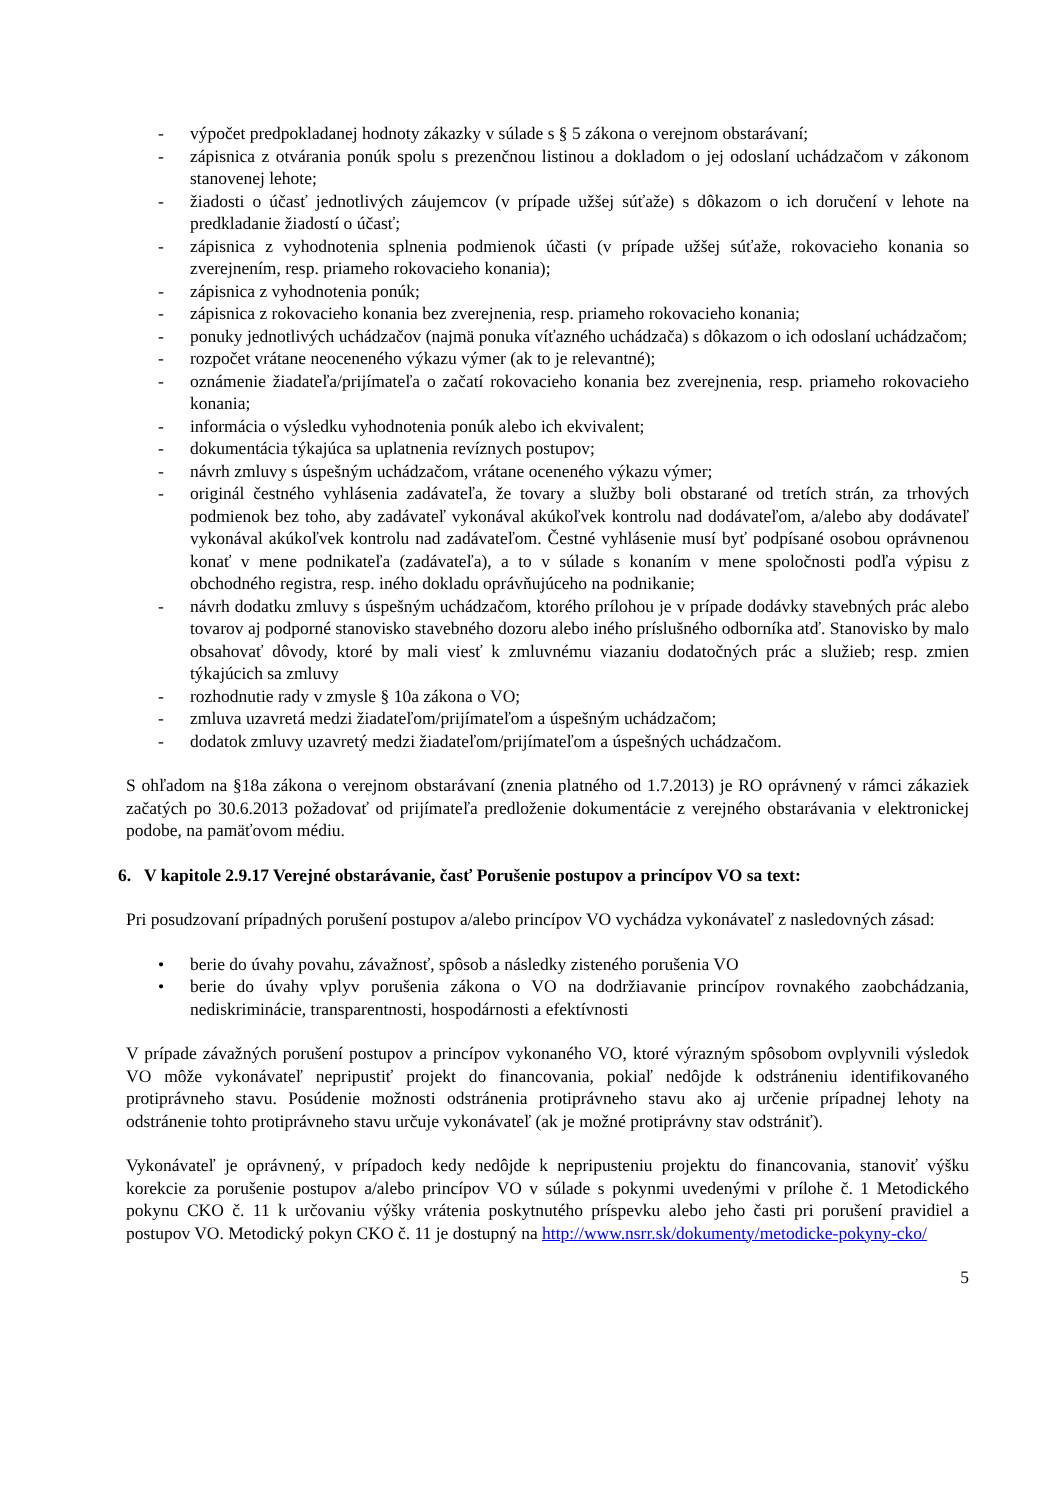- výpočet predpokladanej hodnoty zákazky v súlade s § 5 zákona o verejnom obstarávaní;
- zápisnica z otvárania ponúk spolu s prezenčnou listinou a dokladom o jej odoslaní uchádzačom v zákonom stanovenej lehote;
- žiadosti o účasť jednotlivých záujemcov (v prípade užšej súťaže) s dôkazom o ich doručení v lehote na predkladanie žiadostí o účasť;
- zápisnica z vyhodnotenia splnenia podmienok účasti (v prípade užšej súťaže, rokovacieho konania so zverejnením, resp. priameho rokovacieho konania);
- zápisnica z vyhodnotenia ponúk;
- zápisnica z rokovacieho konania bez zverejnenia, resp. priameho rokovacieho konania;
- ponuky jednotlivých uchádzačov (najmä ponuka víťazného uchádzača) s dôkazom o ich odoslaní uchádzačom;
- rozpočet vrátane neoceneného výkazu výmer (ak to je relevantné);
- oznámenie žiadateľa/prijímateľa o začatí rokovacieho konania bez zverejnenia, resp. priameho rokovacieho konania;
- informácia o výsledku vyhodnotenia ponúk alebo ich ekvivalent;
- dokumentácia týkajúca sa uplatnenia revíznych postupov;
- návrh zmluvy s úspešným uchádzačom, vrátane oceneného výkazu výmer;
- originál čestného vyhlásenia zadávateľa, že tovary a služby boli obstarané od tretích strán, za trhových podmienok bez toho, aby zadávateľ vykonával akúkoľvek kontrolu nad dodávateľom, a/alebo aby dodávateľ vykonával akúkoľvek kontrolu nad zadávateľom. Čestné vyhlásenie musí byť podpísané osobou oprávnenou konať v mene podnikateľa (zadávateľa), a to v súlade s konaním v mene spoločnosti podľa výpisu z obchodného registra, resp. iného dokladu oprávňujúceho na podnikanie;
- návrh dodatku zmluvy s úspešným uchádzačom, ktorého prílohou je v prípade dodávky stavebných prác alebo tovarov aj podporné stanovisko stavebného dozoru alebo iného príslušného odborníka atď. Stanovisko by malo obsahovať dôvody, ktoré by mali viesť k zmluvnému viazaniu dodatočných prác a služieb; resp. zmien týkajúcich sa zmluvy
- rozhodnutie rady v zmysle § 10a zákona o VO;
- zmluva uzavretá medzi žiadateľom/prijímateľom a úspešným uchádzačom;
- dodatok zmluvy uzavretý medzi žiadateľom/prijímateľom a úspešných uchádzačom.
S ohľadom na §18a zákona o verejnom obstarávaní (znenia platného od 1.7.2013) je RO oprávnený v rámci zákaziek začatých po 30.6.2013 požadovať od prijímateľa predloženie dokumentácie z verejného obstarávania v elektronickej podobe, na pamäťovom médiu.
6. V kapitole 2.9.17 Verejné obstarávanie, časť Porušenie postupov a princípov VO sa text:
Pri posudzovaní prípadných porušení postupov a/alebo princípov VO vychádza vykonávateľ z nasledovných zásad:
• berie do úvahy povahu, závažnosť, spôsob a následky zisteného porušenia VO
• berie do úvahy vplyv porušenia zákona o VO na dodržiavanie princípov rovnakého zaobchádzania, nediskriminácie, transparentnosti, hospodárnosti a efektívnosti
V prípade závažných porušení postupov a princípov vykonaného VO, ktoré výrazným spôsobom ovplyvnili výsledok VO môže vykonávateľ nepripustiť projekt do financovania, pokiaľ nedôjde k odstráneniu identifikovaného protiprávneho stavu. Posúdenie možnosti odstránenia protiprávneho stavu ako aj určenie prípadnej lehoty na odstránenie tohto protiprávneho stavu určuje vykonávateľ (ak je možné protiprávny stav odstrániť).
Vykonávateľ je oprávnený, v prípadoch kedy nedôjde k nepripusteniu projektu do financovania, stanoviť výšku korekcie za porušenie postupov a/alebo princípov VO v súlade s pokynmi uvedenými v prílohe č. 1 Metodického pokynu CKO č. 11 k určovaniu výšky vrátenia poskytnutého príspevku alebo jeho časti pri porušení pravidiel a postupov VO. Metodický pokyn CKO č. 11 je dostupný na http://www.nsrr.sk/dokumenty/metodicke-pokyny-cko/
5